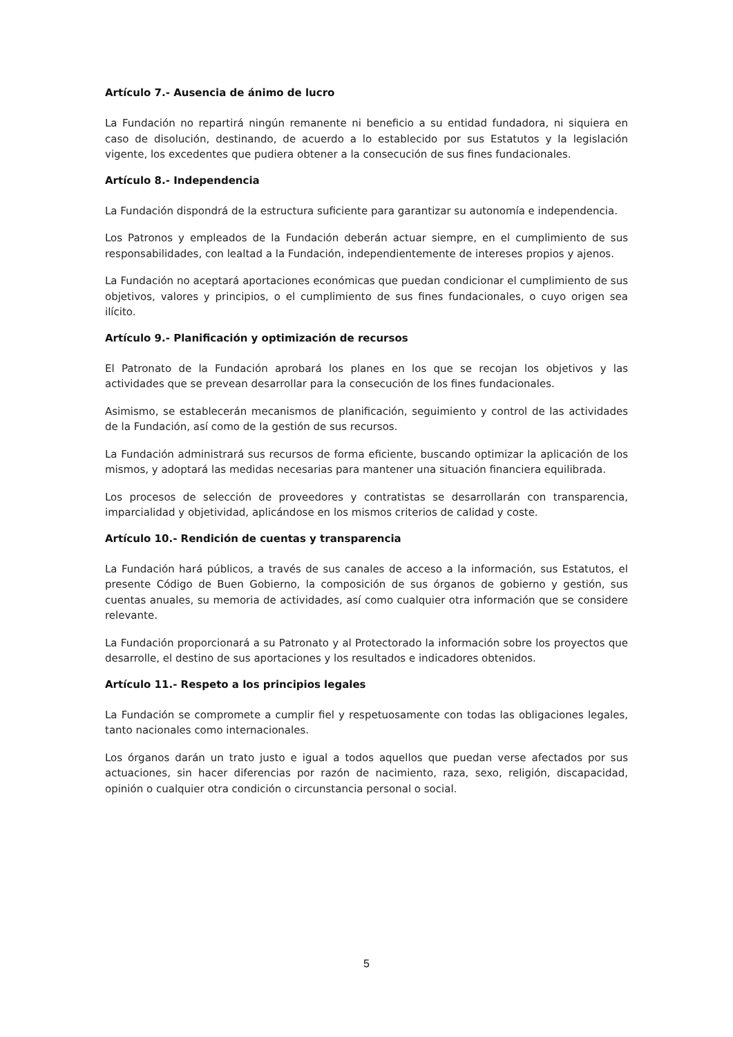Artículo 7.- Ausencia de ánimo de lucro
La Fundación no repartirá ningún remanente ni beneficio a su entidad fundadora, ni siquiera en caso de disolución, destinando, de acuerdo a lo establecido por sus Estatutos y la legislación vigente, los excedentes que pudiera obtener a la consecución de sus fines fundacionales.
Artículo 8.- Independencia
La Fundación dispondrá de la estructura suficiente para garantizar su autonomía e independencia.
Los Patronos y empleados de la Fundación deberán actuar siempre, en el cumplimiento de sus responsabilidades, con lealtad a la Fundación, independientemente de intereses propios y ajenos.
La Fundación no aceptará aportaciones económicas que puedan condicionar el cumplimiento de sus objetivos, valores y principios, o el cumplimiento de sus fines fundacionales, o cuyo origen sea ilícito.
Artículo 9.- Planificación y optimización de recursos
El Patronato de la Fundación aprobará los planes en los que se recojan los objetivos y las actividades que se prevean desarrollar para la consecución de los fines fundacionales.
Asimismo, se establecerán mecanismos de planificación, seguimiento y control de las actividades de la Fundación, así como de la gestión de sus recursos.
La Fundación administrará sus recursos de forma eficiente, buscando optimizar la aplicación de los mismos, y adoptará las medidas necesarias para mantener una situación financiera equilibrada.
Los procesos de selección de proveedores y contratistas se desarrollarán con transparencia, imparcialidad y objetividad, aplicándose en los mismos criterios de calidad y coste.
Artículo 10.- Rendición de cuentas y transparencia
La Fundación hará públicos, a través de sus canales de acceso a la información, sus Estatutos, el presente Código de Buen Gobierno, la composición de sus órganos de gobierno y gestión, sus cuentas anuales, su memoria de actividades, así como cualquier otra información que se considere relevante.
La Fundación proporcionará a su Patronato y al Protectorado la información sobre los proyectos que desarrolle, el destino de sus aportaciones y los resultados e indicadores obtenidos.
Artículo 11.- Respeto a los principios legales
La Fundación se compromete a cumplir fiel y respetuosamente con todas las obligaciones legales, tanto nacionales como internacionales.
Los órganos darán un trato justo e igual a todos aquellos que puedan verse afectados por sus actuaciones, sin hacer diferencias por razón de nacimiento, raza, sexo, religión, discapacidad, opinión o cualquier otra condición o circunstancia personal o social.
5